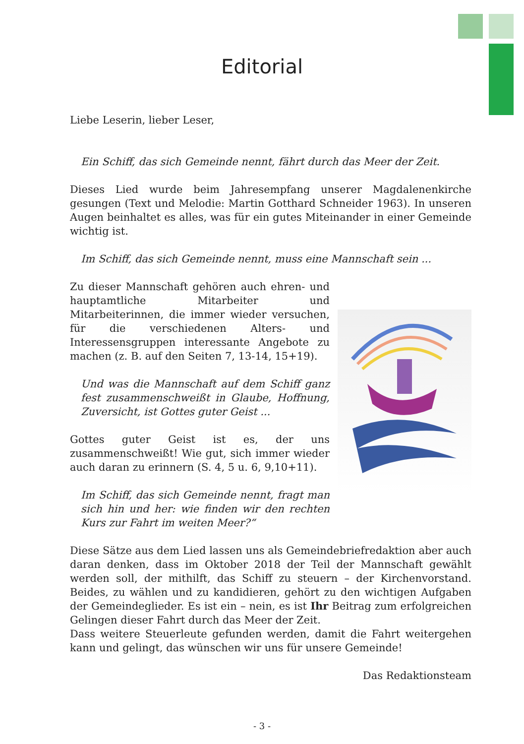Editorial
Liebe Leserin, lieber Leser,
Ein Schiff, das sich Gemeinde nennt, fährt durch das Meer der Zeit.
Dieses Lied wurde beim Jahresempfang unserer Magdalenenkirche gesungen (Text und Melodie: Martin Gotthard Schneider 1963). In unseren Augen beinhaltet es alles, was für ein gutes Miteinander in einer Gemeinde wichtig ist.
Im Schiff, das sich Gemeinde nennt, muss eine Mannschaft sein ...
Zu dieser Mannschaft gehören auch ehren- und hauptamtliche Mitarbeiter und Mitarbeiterinnen, die immer wieder versuchen, für die verschiedenen Alters- und Interessensgruppen interessante Angebote zu machen (z. B. auf den Seiten 7, 13-14, 15+19).
Und was die Mannschaft auf dem Schiff ganz fest zusammenschweißt in Glaube, Hoffnung, Zuversicht, ist Gottes guter Geist ...
Gottes guter Geist ist es, der uns zusammenschweißt! Wie gut, sich immer wieder auch daran zu erinnern (S. 4, 5 u. 6, 9,10+11).
Im Schiff, das sich Gemeinde nennt, fragt man sich hin und her: wie finden wir den rechten Kurs zur Fahrt im weiten Meer?“
Diese Sätze aus dem Lied lassen uns als Gemeindebriefredaktion aber auch daran denken, dass im Oktober 2018 der Teil der Mannschaft gewählt werden soll, der mithilft, das Schiff zu steuern – der Kirchenvorstand. Beides, zu wählen und zu kandidieren, gehört zu den wichtigen Aufgaben der Gemeindeglieder. Es ist ein – nein, es ist Ihr Beitrag zum erfolgreichen Gelingen dieser Fahrt durch das Meer der Zeit.
Dass weitere Steuerleute gefunden werden, damit die Fahrt weitergehen kann und gelingt, das wünschen wir uns für unsere Gemeinde!
Das Redaktionsteam
- 3 -